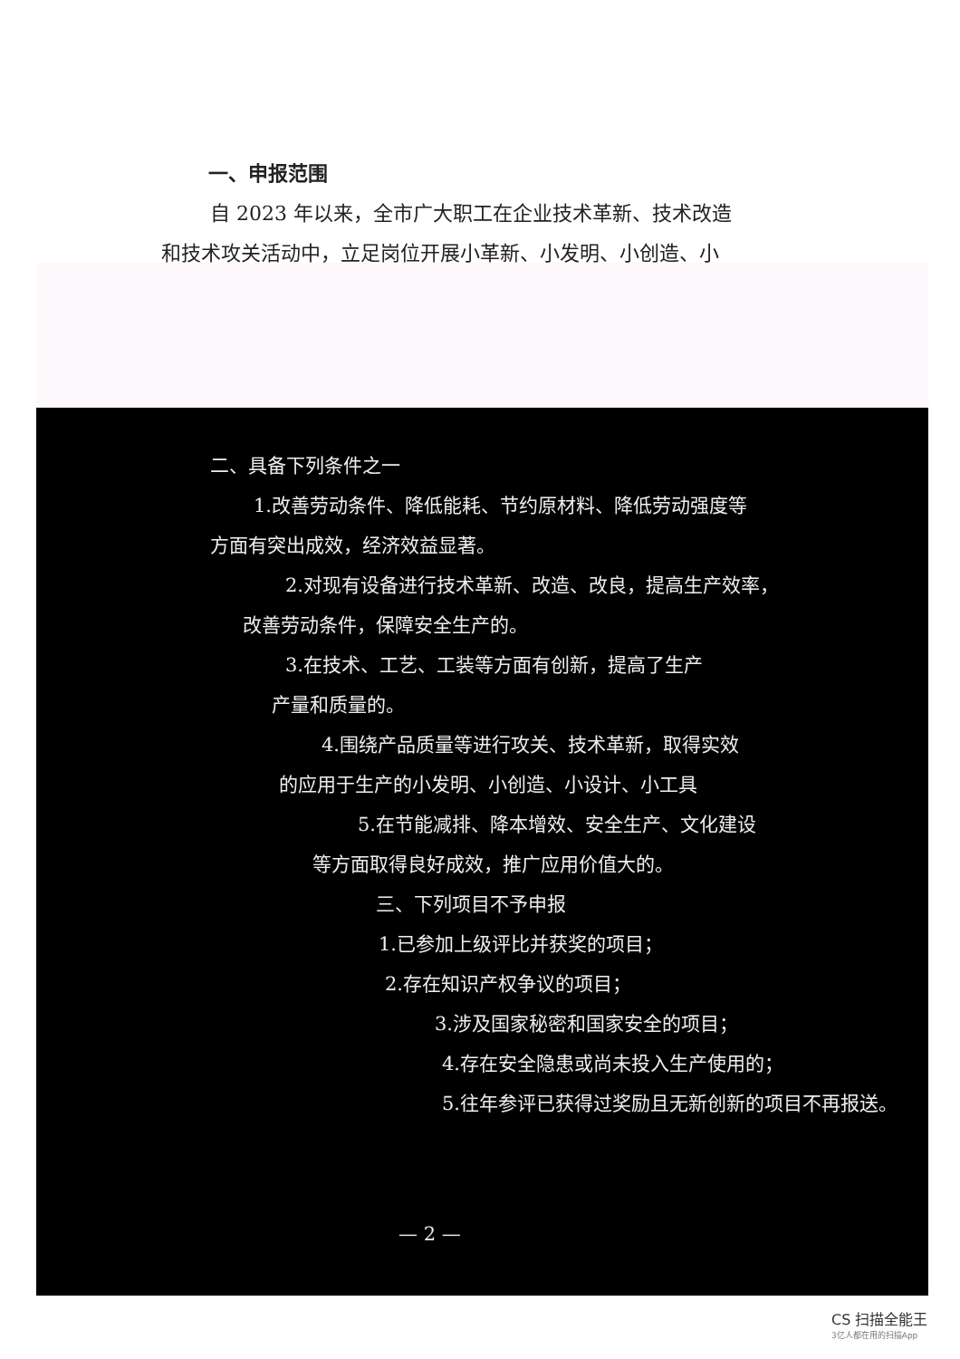一、申报范围
自 2023 年以来，全市广大职工在企业技术革新、技术改造
和技术攻关活动中，立足岗位开展小革新、小发明、小创造、小
二、具备下列条件之一
1.改善劳动条件、降低能耗、节约原材料、降低劳动强度等
方面有突出成效，经济效益显著。
2.对现有设备进行技术革新、改造、改良，提高生产效率，
改善劳动条件，保障安全生产的。
3.在技术、工艺、工装等方面有创新，提高了生产
产量和质量的。
4.围绕产品质量等进行攻关、技术革新，取得实效
的应用于生产的小发明、小创造、小设计、小工具
5.在节能减排、降本增效、安全生产、文化建设
等方面取得良好成效，推广应用价值大的。
三、下列项目不予申报
1.已参加上级评比并获奖的项目；
2.存在知识产权争议的项目；
3.涉及国家秘密和国家安全的项目；
4.存在安全隐患或尚未投入生产使用的；
5.往年参评已获得过奖励且无新创新的项目不再报送。
— 2 —
CS 扫描全能王
3亿人都在用的扫描App